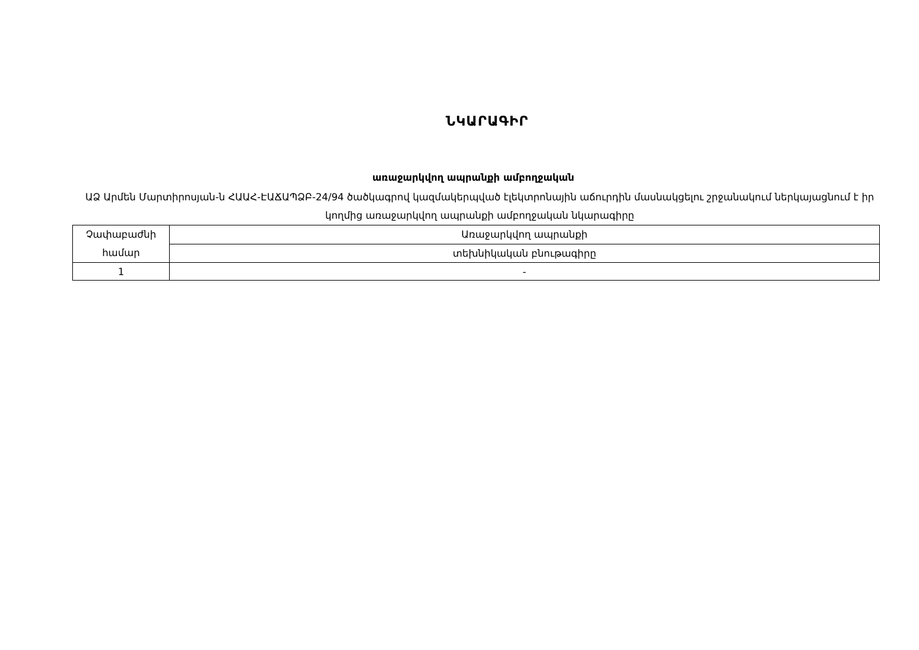ՆԿԱՐԱԳԻՐ
առաջարկվող ապրանքի ամբողջական
ԱՁ Արմեն Մարտիրոսյան-ն ՀԱԱՀ-ԷԱՃԱՊՁԲ-24/94 ծածկագրով կազմակերպված էլեկտրոնային աճուրդին մասնակցելու շրջանակում ներկայացնում է իր կողմից առաջարկվող ապրանքի ամբողջական նկարագիրը
| Չափաբաժնի համար | Առաջարկվող ապրանքի |
| | տեխնիկական բնութագիրը |
| 1 | - |